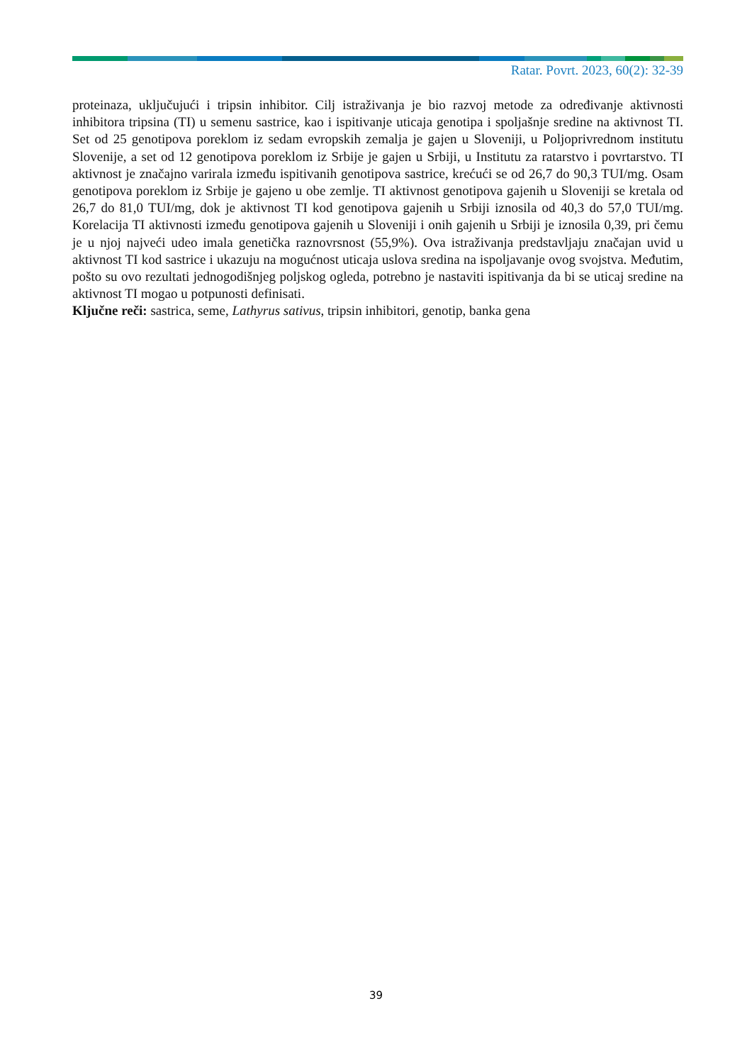Ratar. Povrt. 2023, 60(2): 32-39
proteinaza, uključujući i tripsin inhibitor. Cilj istraživanja je bio razvoj metode za određivanje aktivnosti inhibitora tripsina (TI) u semenu sastrice, kao i ispitivanje uticaja genotipa i spoljašnje sredine na aktivnost TI. Set od 25 genotipova poreklom iz sedam evropskih zemalja je gajen u Sloveniji, u Poljoprivrednom institutu Slovenije, a set od 12 genotipova poreklom iz Srbije je gajen u Srbiji, u Institutu za ratarstvo i povrtarstvo. TI aktivnost je značajno varirala između ispitivanih genotipova sastrice, krećući se od 26,7 do 90,3 TUI/mg. Osam genotipova poreklom iz Srbije je gajeno u obe zemlje. TI aktivnost genotipova gajenih u Sloveniji se kretala od 26,7 do 81,0 TUI/mg, dok je aktivnost TI kod genotipova gajenih u Srbiji iznosila od 40,3 do 57,0 TUI/mg. Korelacija TI aktivnosti između genotipova gajenih u Sloveniji i onih gajenih u Srbiji je iznosila 0,39, pri čemu je u njoj najveći udeo imala genetička raznovrsnost (55,9%). Ova istraživanja predstavljaju značajan uvid u aktivnost TI kod sastrice i ukazuju na mogućnost uticaja uslova sredina na ispoljavanje ovog svojstva. Međutim, pošto su ovo rezultati jednogodišnjeg poljskog ogleda, potrebno je nastaviti ispitivanja da bi se uticaj sredine na aktivnost TI mogao u potpunosti definisati.
Ključne reči: sastrica, seme, Lathyrus sativus, tripsin inhibitori, genotip, banka gena
39